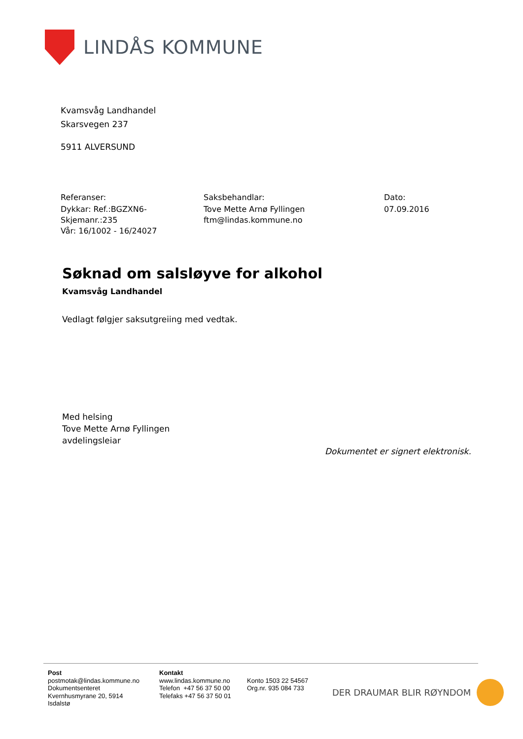LINDÅS KOMMUNE
Kvamsvåg Landhandel
Skarsvegen 237
5911 ALVERSUND
Referanser:
Dykkar: Ref.:BGZXN6- Skjemanr.:235
Vår: 16/1002 - 16/24027
Saksbehandlar:
Tove Mette Arnø Fyllingen
ftm@lindas.kommune.no
Dato:
07.09.2016
Søknad om salsløyve for alkohol
Kvamsvåg Landhandel
Vedlagt følgjer saksutgreiing med vedtak.
Med helsing
Tove Mette Arnø Fyllingen
avdelingsleiar
Dokumentet er signert elektronisk.
Post
postmotak@lindas.kommune.no
Dokumentsenteret
Kvernhusmyrane 20, 5914
Isdalstø
Kontakt
www.lindas.kommune.no
Telefon +47 56 37 50 00
Telefaks +47 56 37 50 01
Konto 1503 22 54567
Org.nr. 935 084 733
DER DRAUMAR BLIR RØYNDOM